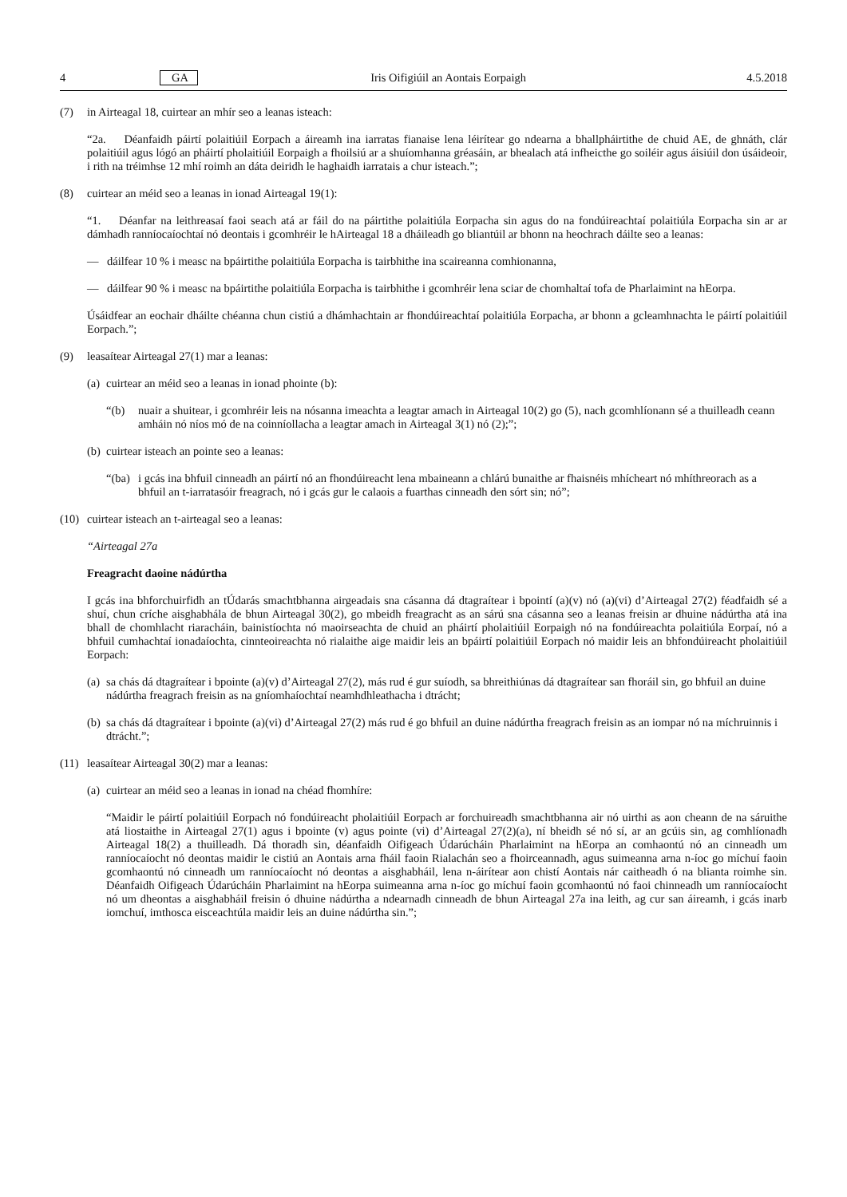4 GA Iris Oifigiúil an Aontais Eorpaigh 4.5.2018
(7) in Airteagal 18, cuirtear an mhír seo a leanas isteach:
“2a. Déanfaidh páirtí polaitiúil Eorpach a áireamh ina iarratas fianaise lena léirítear go ndearna a bhallpháirtithe de chuid AE, de ghnáth, clár polaitiúil agus lógó an pháirtí pholaitiúil Eorpaigh a fhoilsiú ar a shuíomhanna gréasáin, ar bhealach atá infheicthe go soiléir agus áisiúil don úsáideoir, i rith na tréimhse 12 mhí roimh an dáta deiridh le haghaidh iarratais a chur isteach.”;
(8) cuirtear an méid seo a leanas in ionad Airteagal 19(1):
“1. Déanfar na leithreasaí faoi seach atá ar fáil do na páirtithe polaitiúla Eorpacha sin agus do na fondúireachtaí polaitiúla Eorpacha sin ar ar dámhadh ranníocaíochtaí nó deontais i gcomhréir le hAirteagal 18 a dháileadh go bliantúil ar bhonn na heochrach dáilte seo a leanas:
— dáilfear 10 % i measc na bpáirtithe polaitiúla Eorpacha is tairbhithe ina scaireanna comhionanna,
— dáilfear 90 % i measc na bpáirtithe polaitiúla Eorpacha is tairbhithe i gcomhréir lena sciar de chomhaltaí tofa de Pharlaimint na hEorpa.
Úsáidfear an eochair dháilte chéanna chun cistiú a dhámhachtain ar fhondúireachtaí polaitiúla Eorpacha, ar bhonn a gcleamhnachta le páirtí polaitiúil Eorpach.”;
(9) leasaítear Airteagal 27(1) mar a leanas:
(a) cuirtear an méid seo a leanas in ionad phointe (b):
“(b) nuair a shuitear, i gcomhréir leis na nósanna imeachta a leagtar amach in Airteagal 10(2) go (5), nach gcomhlíonann sé a thuilleadh ceann amháin nó níos mó de na coinníollacha a leagtar amach in Airteagal 3(1) nó (2);”;
(b) cuirtear isteach an pointe seo a leanas:
“(ba) i gcás ina bhfuil cinneadh an páirtí nó an fhondúireacht lena mbaineann a chlárú bunaithe ar fhaisnéis mhícheart nó mhíthreorach as a bhfuil an t-iarratasóir freagrach, nó i gcás gur le calaois a fuarthas cinneadh den sórt sin; nó”;
(10) cuirtear isteach an t-airteagal seo a leanas:
“Airteagal 27a
Freagracht daoine nádúrtha
I gcás ina bhforchuirfidh an tÚdarás smachtbhanna airgeadais sna cásanna dá dtagraítear i bpointí (a)(v) nó (a)(vi) d’Airteagal 27(2) féadfaidh sé a shuí, chun críche aisghabhála de bhun Airteagal 30(2), go mbeidh freagracht as an sárú sna cásanna seo a leanas freisin ar dhuine nádúrtha atá ina bhall de chomhlacht riaracháin, bainistíochta nó maoirseachta de chuid an pháirtí pholaitiúil Eorpaigh nó na fondúireachta polaitiúla Eorpaí, nó a bhfuil cumhachtaí ionadaíochta, cinnteoireachta nó rialaithe aige maidir leis an bpáirtí polaitiúil Eorpach nó maidir leis an bhfondúireacht pholaitiúil Eorpach:
(a) sa chás dá dtagraítear i bpointe (a)(v) d’Airteagal 27(2), más rud é gur suíodh, sa bhreithiúnas dá dtagraítear san fhoráil sin, go bhfuil an duine nádúrtha freagrach freisin as na gníomhaíochtaí neamhdhleathacha i dtrácht;
(b) sa chás dá dtagraítear i bpointe (a)(vi) d’Airteagal 27(2) más rud é go bhfuil an duine nádúrtha freagrach freisin as an iompar nó na míchruinnis i dtrácht.”;
(11) leasaítear Airteagal 30(2) mar a leanas:
(a) cuirtear an méid seo a leanas in ionad na chéad fhomhíre:
“Maidir le páirtí polaitiúil Eorpach nó fondúireacht pholaitiúil Eorpach ar forchuireadh smachtbhanna air nó uirthi as aon cheann de na sáruithe atá liostaithe in Airteagal 27(1) agus i bpointe (v) agus pointe (vi) d’Airteagal 27(2)(a), ní bheidh sé nó sí, ar an gcúis sin, ag comhlíonadh Airteagal 18(2) a thuilleadh. Dá thoradh sin, déanfaidh Oifigeach Údarúcháin Pharlaimint na hEorpa an comhaontú nó an cinneadh um ranníocaíocht nó deontas maidir le cistiú an Aontais arna fháil faoin Rialachán seo a fhoirceannadh, agus suimeanna arna n-íoc go míchuí faoin gcomhaontú nó cinneadh um ranníocaíocht nó deontas a aisghabháil, lena n-áirítear aon chistí Aontais nár caitheadh ó na blianta roimhe sin. Déanfaidh Oifigeach Údarúcháin Pharlaimint na hEorpa suimeanna arna n-íoc go míchuí faoin gcomhaontú nó faoi chinneadh um ranníocaíocht nó um dheontas a aisghabháil freisin ó dhuine nádúrtha a ndearnadh cinneadh de bhun Airteagal 27a ina leith, ag cur san áireamh, i gcás inarb iomchuí, imthosca eisceachtúla maidir leis an duine nádúrtha sin.”;